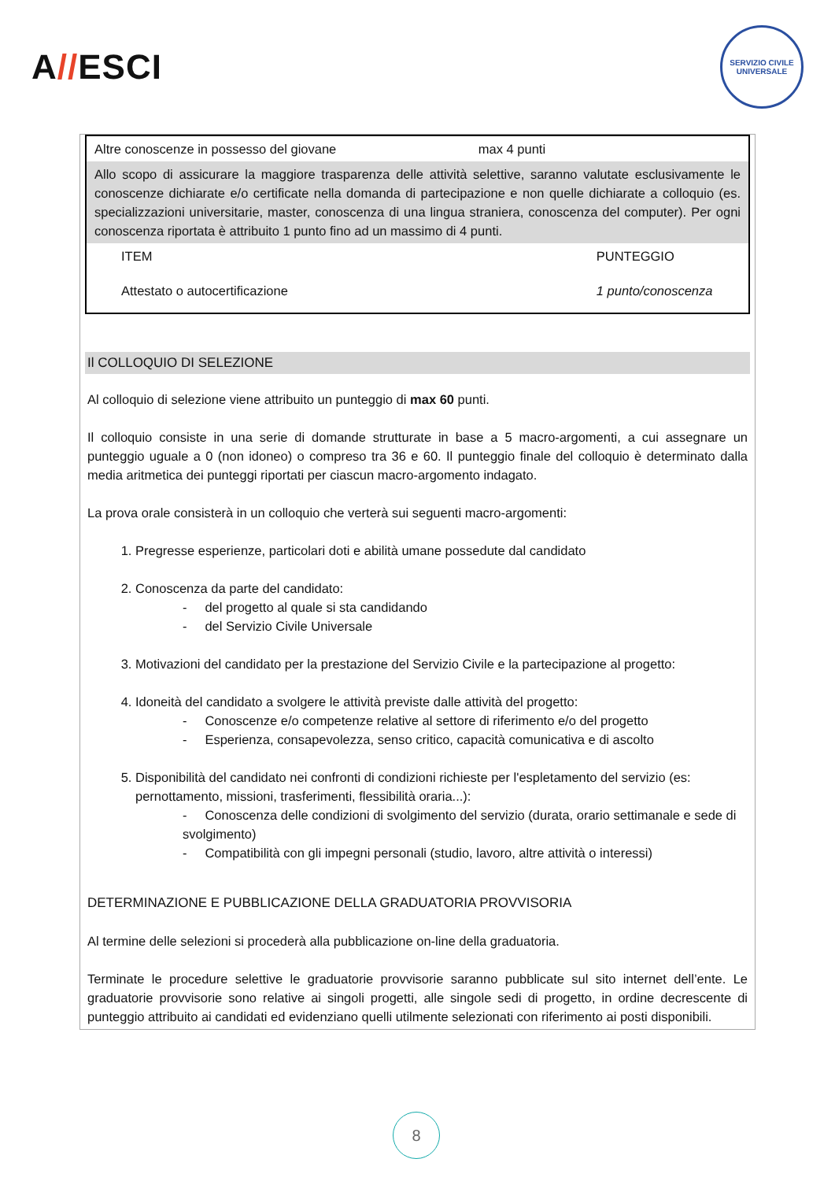A//ESCI
SERVIZIO CIVILE UNIVERSALE
| Altre conoscenze in possesso del giovane | max 4 punti |
| --- | --- |
| Allo scopo di assicurare la maggiore trasparenza delle attività selettive, saranno valutate esclusivamente le conoscenze dichiarate e/o certificate nella domanda di partecipazione e non quelle dichiarate a colloquio (es. specializzazioni universitarie, master, conoscenza di una lingua straniera, conoscenza del computer). Per ogni conoscenza riportata è attribuito 1 punto fino ad un massimo di 4 punti. | |
| ITEM | PUNTEGGIO |
| Attestato o autocertificazione | 1 punto/conoscenza |
Il COLLOQUIO DI SELEZIONE
Al colloquio di selezione viene attribuito un punteggio di max 60 punti.
Il colloquio consiste in una serie di domande strutturate in base a 5 macro-argomenti, a cui assegnare un punteggio uguale a 0 (non idoneo) o compreso tra 36 e 60. Il punteggio finale del colloquio è determinato dalla media aritmetica dei punteggi riportati per ciascun macro-argomento indagato.
La prova orale consisterà in un colloquio che verterà sui seguenti macro-argomenti:
1. Pregresse esperienze, particolari doti e abilità umane possedute dal candidato
2. Conoscenza da parte del candidato:
- del progetto al quale si sta candidando
- del Servizio Civile Universale
3. Motivazioni del candidato per la prestazione del Servizio Civile e la partecipazione al progetto:
4. Idoneità del candidato a svolgere le attività previste dalle attività del progetto:
- Conoscenze e/o competenze relative al settore di riferimento e/o del progetto
- Esperienza, consapevolezza, senso critico, capacità comunicativa e di ascolto
5. Disponibilità del candidato nei confronti di condizioni richieste per l'espletamento del servizio (es: pernottamento, missioni, trasferimenti, flessibilità oraria...):
- Conoscenza delle condizioni di svolgimento del servizio (durata, orario settimanale e sede di svolgimento)
- Compatibilità con gli impegni personali (studio, lavoro, altre attività o interessi)
DETERMINAZIONE E PUBBLICAZIONE DELLA GRADUATORIA PROVVISORIA
Al termine delle selezioni si procederà alla pubblicazione on-line della graduatoria.
Terminate le procedure selettive le graduatorie provvisorie saranno pubblicate sul sito internet dell’ente. Le graduatorie provvisorie sono relative ai singoli progetti, alle singole sedi di progetto, in ordine decrescente di punteggio attribuito ai candidati ed evidenziano quelli utilmente selezionati con riferimento ai posti disponibili.
8